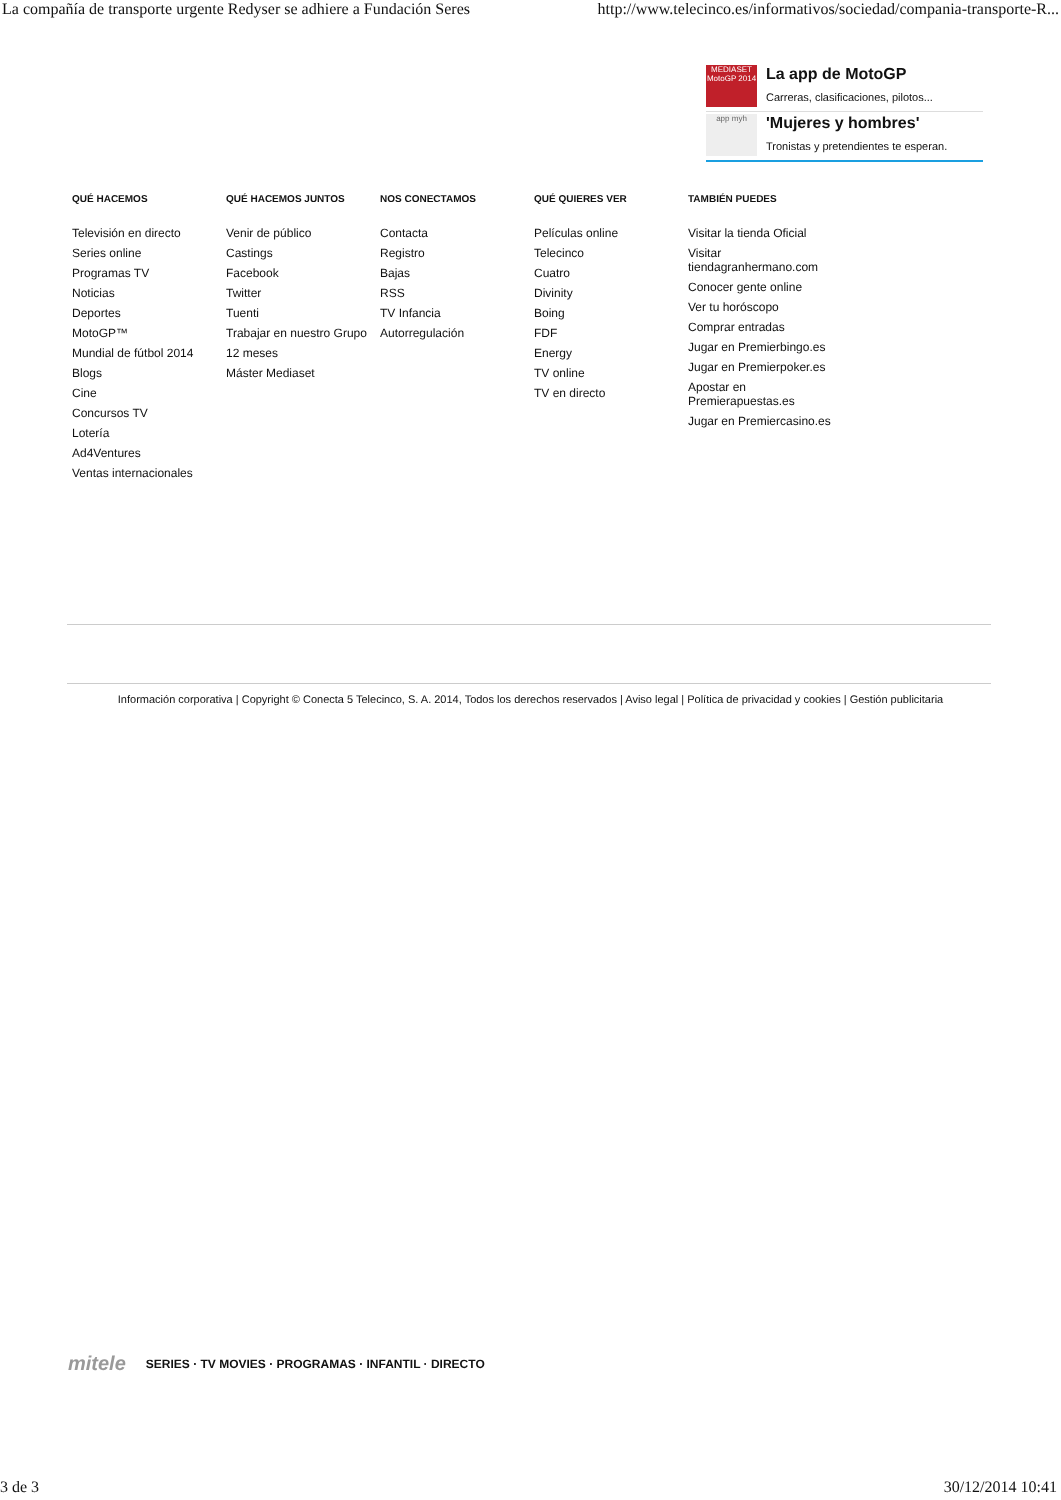La compañía de transporte urgente Redyser se adhiere a Fundación Seres http://www.telecinco.es/informativos/sociedad/compania-transporte-R...
MEDIASET MotoGP 2014
La app de MotoGP
Carreras, clasificaciones, pilotos...
app myh
'Mujeres y hombres'
Tronistas y pretendientes te esperan.
QUÉ HACEMOS
Televisión en directo
Series online
Programas TV
Noticias
Deportes
MotoGP™
Mundial de fútbol 2014
Blogs
Cine
Concursos TV
Lotería
Ad4Ventures
Ventas internacionales
QUÉ HACEMOS JUNTOS
Venir de público
Castings
Facebook
Twitter
Tuenti
Trabajar en nuestro Grupo
12 meses
Máster Mediaset
NOS CONECTAMOS
Contacta
Registro
Bajas
RSS
TV Infancia
Autorregulación
QUÉ QUIERES VER
Películas online
Telecinco
Cuatro
Divinity
Boing
FDF
Energy
TV online
TV en directo
TAMBIÉN PUEDES
Visitar la tienda Oficial
Visitar
tiendagranhermano.com
Conocer gente online
Ver tu horóscopo
Comprar entradas
Jugar en Premierbingo.es
Jugar en Premierpoker.es
Apostar en
Premierapuestas.es
Jugar en Premiercasino.es
Información corporativa | Copyright © Conecta 5 Telecinco, S. A. 2014, Todos los derechos reservados | Aviso legal | Política de privacidad y cookies | Gestión publicitaria
mitele SERIES · TV MOVIES · PROGRAMAS · INFANTIL · DIRECTO
3 de 3 30/12/2014 10:41